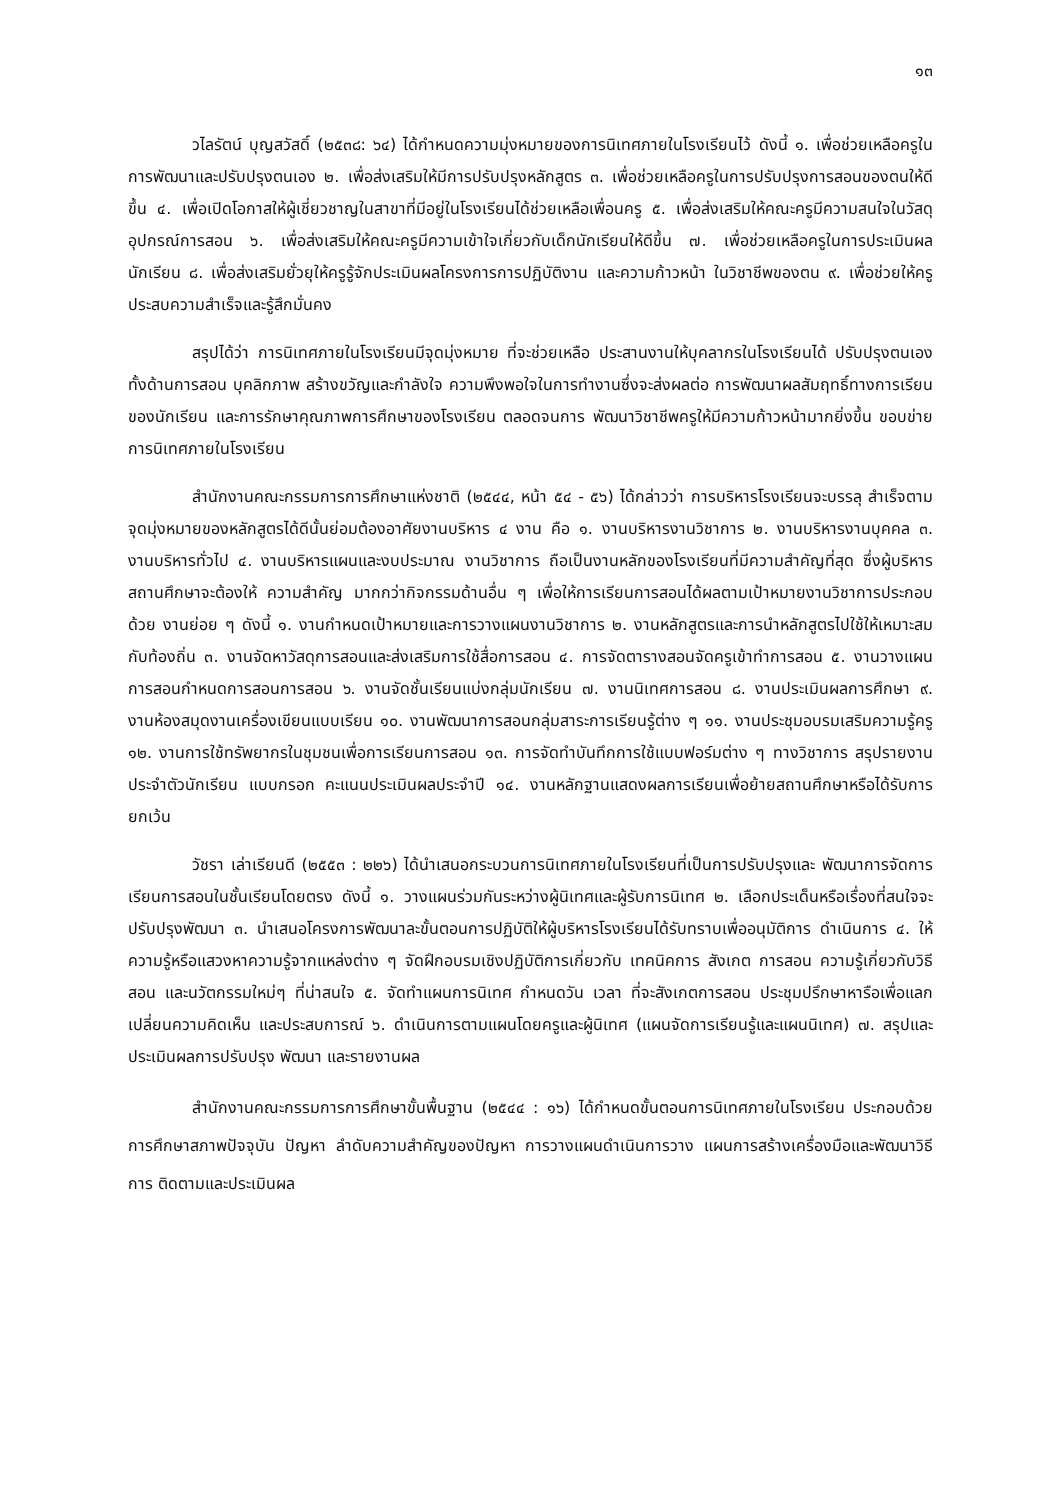๑๓
วไลรัตน์ บุญสวัสดิ์ (๒๕๓๘: ๖๔) ได้กำหนดความมุ่งหมายของการนิเทศภายในโรงเรียนไว้ ดังนี้ ๑. เพื่อช่วยเหลือครูในการพัฒนาและปรับปรุงตนเอง ๒. เพื่อส่งเสริมให้มีการปรับปรุงหลักสูตร ๓. เพื่อช่วยเหลือครูในการปรับปรุงการสอนของตนให้ดีขึ้น ๔. เพื่อเปิดโอกาสให้ผู้เชี่ยวชาญในสาขาที่มีอยู่ในโรงเรียนได้ช่วยเหลือเพื่อนครู ๕. เพื่อส่งเสริมให้คณะครูมีความสนใจในวัสดุอุปกรณ์การสอน ๖. เพื่อส่งเสริมให้คณะครูมีความเข้าใจเกี่ยวกับเด็กนักเรียนให้ดีขึ้น ๗. เพื่อช่วยเหลือครูในการประเมินผลนักเรียน ๘. เพื่อส่งเสริมยั่วยุให้ครูรู้จักประเมินผลโครงการการปฏิบัติงาน และความก้าวหน้า ในวิชาชีพของตน ๙. เพื่อช่วยให้ครูประสบความสำเร็จและรู้สึกมั่นคง
สรุปได้ว่า การนิเทศภายในโรงเรียนมีจุดมุ่งหมาย ที่จะช่วยเหลือ ประสานงานให้บุคลากรในโรงเรียนได้ ปรับปรุงตนเอง ทั้งด้านการสอน บุคลิกภาพ สร้างขวัญและกำลังใจ ความพึงพอใจในการทำงานซึ่งจะส่งผลต่อ การพัฒนาผลสัมฤทธิ์ทางการเรียนของนักเรียน และการรักษาคุณภาพการศึกษาของโรงเรียน ตลอดจนการ พัฒนาวิชาชีพครูให้มีความก้าวหน้ามากยิ่งขึ้น ขอบข่ายการนิเทศภายในโรงเรียน
สำนักงานคณะกรรมการการศึกษาแห่งชาติ (๒๕๔๔, หน้า ๕๔ - ๕๖) ได้กล่าวว่า การบริหารโรงเรียนจะบรรลุ สำเร็จตามจุดมุ่งหมายของหลักสูตรได้ดีนั้นย่อมต้องอาศัยงานบริหาร ๔ งาน คือ ๑. งานบริหารงานวิชาการ ๒. งานบริหารงานบุคคล ๓. งานบริหารทั่วไป ๔. งานบริหารแผนและงบประมาณ งานวิชาการ ถือเป็นงานหลักของโรงเรียนที่มีความสำคัญที่สุด ซึ่งผู้บริหารสถานศึกษาจะต้องให้ ความสำคัญ มากกว่ากิจกรรมด้านอื่น ๆ เพื่อให้การเรียนการสอนได้ผลตามเป้าหมายงานวิชาการประกอบด้วย งานย่อย ๆ ดังนี้ ๑. งานกำหนดเป้าหมายและการวางแผนงานวิชาการ ๒. งานหลักสูตรและการนำหลักสูตรไปใช้ให้เหมาะสมกับท้องถิ่น ๓. งานจัดหาวัสดุการสอนและส่งเสริมการใช้สื่อการสอน ๔. การจัดตารางสอนจัดครูเข้าทำการสอน ๕. งานวางแผนการสอนกำหนดการสอนการสอน ๖. งานจัดชั้นเรียนแบ่งกลุ่มนักเรียน ๗. งานนิเทศการสอน ๘. งานประเมินผลการศึกษา ๙. งานห้องสมุดงานเครื่องเขียนแบบเรียน ๑๐. งานพัฒนาการสอนกลุ่มสาระการเรียนรู้ต่าง ๆ ๑๑. งานประชุมอบรมเสริมความรู้ครู ๑๒. งานการใช้ทรัพยากรในชุมชนเพื่อการเรียนการสอน ๑๓. การจัดทำบันทึกการใช้แบบฟอร์มต่าง ๆ ทางวิชาการ สรุปรายงานประจำตัวนักเรียน แบบกรอก คะแนนประเมินผลประจำปี ๑๔. งานหลักฐานแสดงผลการเรียนเพื่อย้ายสถานศึกษาหรือได้รับการยกเว้น
วัชรา เล่าเรียนดี (๒๕๕๓ : ๒๒๖) ได้นำเสนอกระบวนการนิเทศภายในโรงเรียนที่เป็นการปรับปรุงและ พัฒนาการจัดการเรียนการสอนในชั้นเรียนโดยตรง ดังนี้ ๑. วางแผนร่วมกันระหว่างผู้นิเทศและผู้รับการนิเทศ ๒. เลือกประเด็นหรือเรื่องที่สนใจจะปรับปรุงพัฒนา ๓. นำเสนอโครงการพัฒนาละขั้นตอนการปฏิบัติให้ผู้บริหารโรงเรียนได้รับทราบเพื่ออนุมัติการ ดำเนินการ ๔. ให้ความรู้หรือแสวงหาความรู้จากแหล่งต่าง ๆ จัดฝึกอบรมเชิงปฏิบัติการเกี่ยวกับ เทคนิคการ สังเกต การสอน ความรู้เกี่ยวกับวิธีสอน และนวัตกรรมใหม่ๆ ที่น่าสนใจ ๕. จัดทำแผนการนิเทศ กำหนดวัน เวลา ที่จะสังเกตการสอน ประชุมปรึกษาหารือเพื่อแลกเปลี่ยนความคิดเห็น และประสบการณ์ ๖. ดำเนินการตามแผนโดยครูและผู้นิเทศ (แผนจัดการเรียนรู้และแผนนิเทศ) ๗. สรุปและประเมินผลการปรับปรุง พัฒนา และรายงานผล
สำนักงานคณะกรรมการการศึกษาขั้นพื้นฐาน (๒๕๔๔ : ๑๖) ได้กำหนดขั้นตอนการนิเทศภายในโรงเรียน ประกอบด้วย การศึกษาสภาพปัจจุบัน ปัญหา ลำดับความสำคัญของปัญหา การวางแผนดำเนินการวาง แผนการสร้างเครื่องมือและพัฒนาวิธีการ ติดตามและประเมินผล